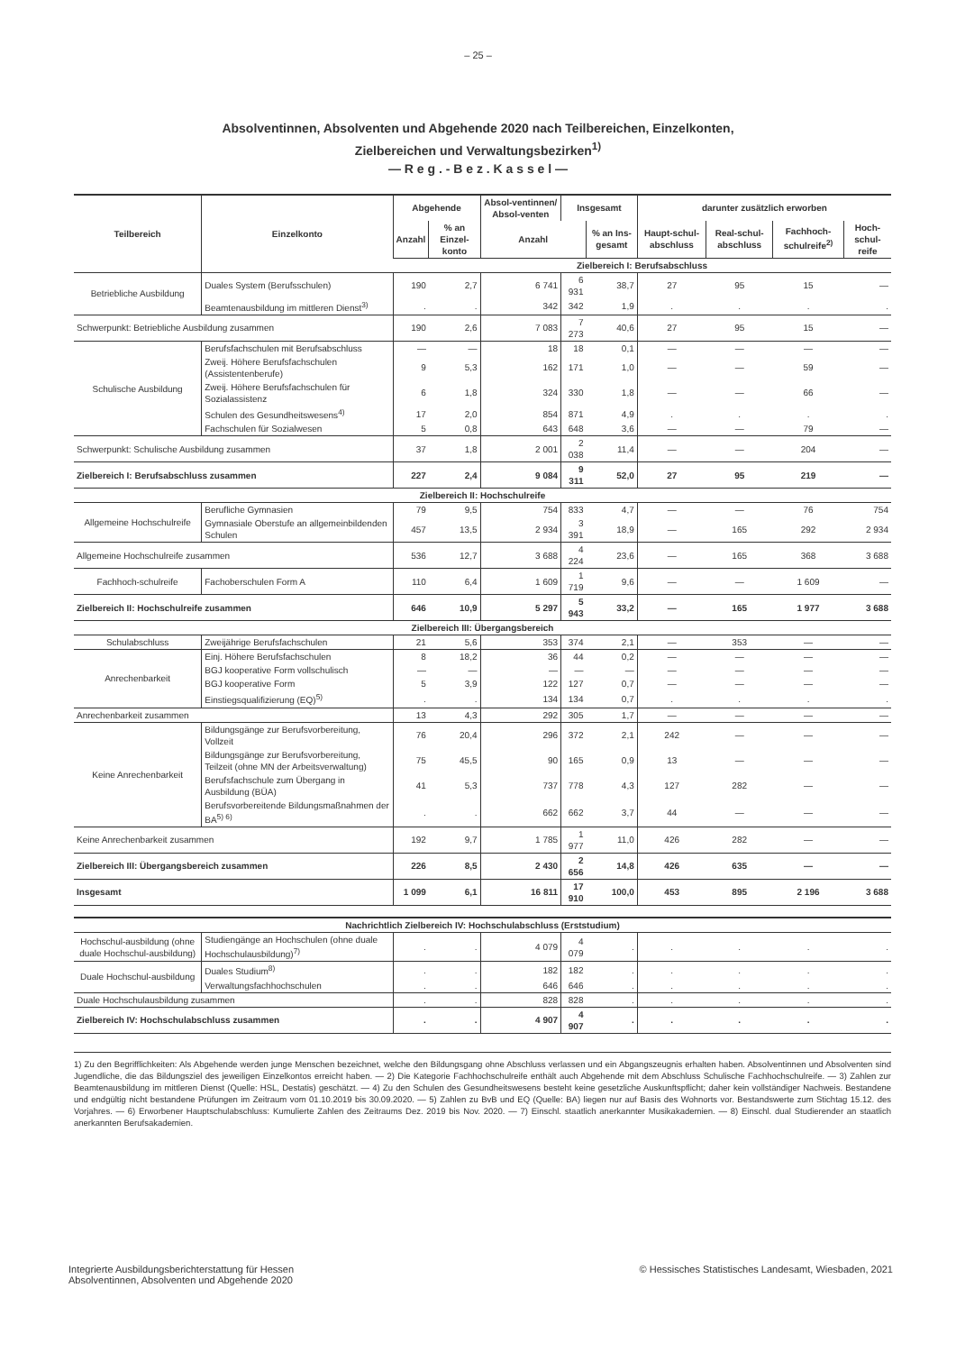– 25 –
Absolventinnen, Absolventen und Abgehende 2020 nach Teilbereichen, Einzelkonten,
Zielbereichen und Verwaltungsbezirken<sup>1)</sup>
— R e g . - B e z . K a s s e l —
| Teilbereich | Einzelkonto | Abgehende | | Absol-ventinnen/ Absol-venten | Insgesamt | | darunter zusätzlich erworben | | | |
| --- | --- | --- | --- | --- | --- | --- | --- | --- | --- | --- |
| | | Anzahl | % an Einzel-konto | Anzahl | | % an Ins-gesamt | Haupt-schul-abschluss | Real-schul-abschluss | Fachhoch-schulreife<sup>2)</sup> | Hoch-schul-reife |
| | | Zielbereich I: Berufsabschluss | | | | | | | | |
| Betriebliche Ausbildung | Duales System (Berufsschulen) | 190 | 2,7 | 6 741 | 6 931 | 38,7 | 27 | 95 | 15 | — |
| | Beamtenausbildung im mittleren Dienst<sup>3)</sup> | . | . | 342 | 342 | 1,9 | . | . | . | . |
| Schwerpunkt: Betriebliche Ausbildung zusammen | | 190 | 2,6 | 7 083 | 7 273 | 40,6 | 27 | 95 | 15 | — |
| Schulische Ausbildung | Berufsfachschulen mit Berufsabschluss | — | — | 18 | 18 | 0,1 | — | — | — | — |
| | Zweij. Höhere Berufsfachschulen (Assistentenberufe) | 9 | 5,3 | 162 | 171 | 1,0 | — | — | 59 | — |
| | Zweij. Höhere Berufsfachschulen für Sozialassistenz | 6 | 1,8 | 324 | 330 | 1,8 | — | — | 66 | — |
| | Schulen des Gesundheitswesens<sup>4)</sup> | 17 | 2,0 | 854 | 871 | 4,9 | . | . | . | . |
| | Fachschulen für Sozialwesen | 5 | 0,8 | 643 | 648 | 3,6 | — | — | 79 | — |
| Schwerpunkt: Schulische Ausbildung zusammen | | 37 | 1,8 | 2 001 | 2 038 | 11,4 | — | — | 204 | — |
| Zielbereich I: Berufsabschluss zusammen | | 227 | 2,4 | 9 084 | 9 311 | 52,0 | 27 | 95 | 219 | — |
| Zielbereich II: Hochschulreife | | | | | | | | | | |
| Allgemeine Hochschulreife | Berufliche Gymnasien | 79 | 9,5 | 754 | 833 | 4,7 | — | — | 76 | 754 |
| | Gymnasiale Oberstufe an allgemeinbildenden Schulen | 457 | 13,5 | 2 934 | 3 391 | 18,9 | — | 165 | 292 | 2 934 |
| Allgemeine Hochschulreife zusammen | | 536 | 12,7 | 3 688 | 4 224 | 23,6 | — | 165 | 368 | 3 688 |
| Fachhoch-schulreife | Fachoberschulen Form A | 110 | 6,4 | 1 609 | 1 719 | 9,6 | — | — | 1 609 | — |
| Zielbereich II: Hochschulreife zusammen | | 646 | 10,9 | 5 297 | 5 943 | 33,2 | — | 165 | 1 977 | 3 688 |
| Zielbereich III: Übergangsbereich | | | | | | | | | | |
| Schulabschluss | Zweijährige Berufsfachschulen | 21 | 5,6 | 353 | 374 | 2,1 | — | 353 | — | — |
| Anrechenbarkeit | Einj. Höhere Berufsfachschulen | 8 | 18,2 | 36 | 44 | 0,2 | — | — | — | — |
| | BGJ kooperative Form vollschulisch | — | — | — | — | — | — | — | — | — |
| | BGJ kooperative Form | 5 | 3,9 | 122 | 127 | 0,7 | — | — | — | — |
| | Einstiegsqualifizierung (EQ)<sup>5)</sup> | . | . | 134 | 134 | 0,7 | . | . | . | . |
| Anrechenbarkeit zusammen | | 13 | 4,3 | 292 | 305 | 1,7 | — | — | — | — |
| Keine Anrechenbarkeit | Bildungsgänge zur Berufsvorbereitung, Vollzeit | 76 | 20,4 | 296 | 372 | 2,1 | 242 | — | — | — |
| | Bildungsgänge zur Berufsvorbereitung, Teilzeit (ohne MN der Arbeitsverwaltung) | 75 | 45,5 | 90 | 165 | 0,9 | 13 | — | — | — |
| | Berufsfachschule zum Übergang in Ausbildung (BÜA) | 41 | 5,3 | 737 | 778 | 4,3 | 127 | 282 | — | — |
| | Berufsvorbereitende Bildungsmaßnahmen der BA<sup>5) 6)</sup> | . | . | 662 | 662 | 3,7 | 44 | — | — | — |
| Keine Anrechenbarkeit zusammen | | 192 | 9,7 | 1 785 | 1 977 | 11,0 | 426 | 282 | — | — |
| Zielbereich III: Übergangsbereich zusammen | | 226 | 8,5 | 2 430 | 2 656 | 14,8 | 426 | 635 | — | — |
| Insgesamt | | 1 099 | 6,1 | 16 811 | 17 910 | 100,0 | 453 | 895 | 2 196 | 3 688 |
| Nachrichtlich Zielbereich IV: Hochschulabschluss (Erststudium) | | | | | | | | | | |
| Hochschul-ausbildung (ohne duale Hochschul-ausbildung) | Studiengänge an Hochschulen (ohne duale Hochschulausbildung)<sup>7)</sup> | . | . | 4 079 | 4 079 | . | . | . | . | . |
| Duale Hochschul-ausbildung | Duales Studium<sup>8)</sup> | . | . | 182 | 182 | . | . | . | . | . |
| | Verwaltungsfachhochschulen | . | . | 646 | 646 | . | . | . | . | . |
| Duale Hochschulausbildung zusammen | | . | . | 828 | 828 | . | . | . | . | . |
| Zielbereich IV: Hochschulabschluss zusammen | | . | . | 4 907 | 4 907 | . | . | . | . | . |
1) Zu den Begrifflichkeiten: Als Abgehende werden junge Menschen bezeichnet, welche den Bildungsgang ohne Abschluss verlassen und ein Abgangszeugnis erhalten haben. Absolventinnen und Absolventen sind Jugendliche, die das Bildungsziel des jeweiligen Einzelkontos erreicht haben. — 2) Die Kategorie Fachhochschulreife enthält auch Abgehende mit dem Abschluss Schulische Fachhochschulreife. — 3) Zahlen zur Beamtenausbildung im mittleren Dienst (Quelle: HSL, Destatis) geschätzt. — 4) Zu den Schulen des Gesundheitswesens besteht keine gesetzliche Auskunftspflicht; daher kein vollständiger Nachweis. Bestandene und endgültig nicht bestandene Prüfungen im Zeitraum vom 01.10.2019 bis 30.09.2020. — 5) Zahlen zu BvB und EQ (Quelle: BA) liegen nur auf Basis des Wohnorts vor. Bestandswerte zum Stichtag 15.12. des Vorjahres. — 6) Erworbener Hauptschulabschluss: Kumulierte Zahlen des Zeitraums Dez. 2019 bis Nov. 2020. — 7) Einschl. staatlich anerkannter Musikakademien. — 8) Einschl. dual Studierender an staatlich anerkannten Berufsakademien.
Integrierte Ausbildungsberichterstattung für Hessen
Absolventinnen, Absolventen und Abgehende 2020
© Hessisches Statistisches Landesamt, Wiesbaden, 2021